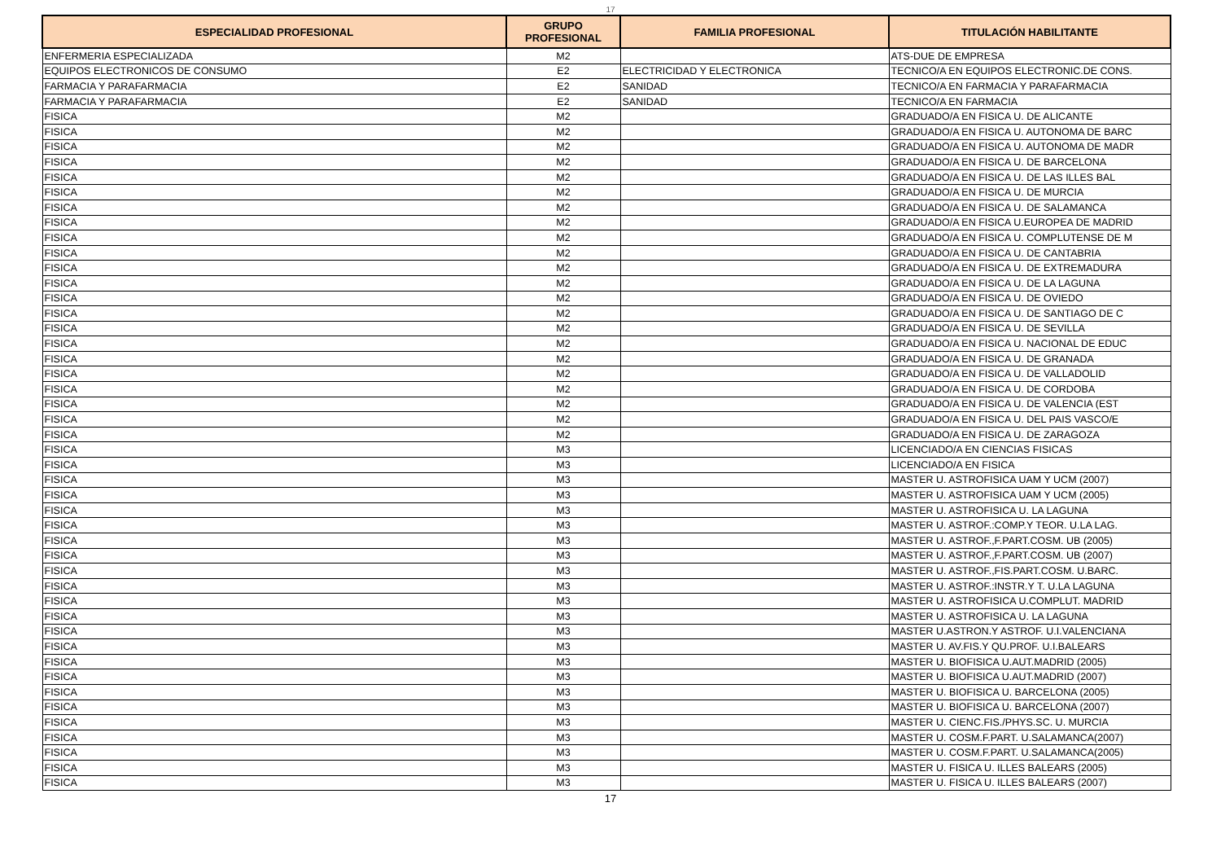17
| ESPECIALIDAD PROFESIONAL | GRUPO PROFESIONAL | FAMILIA PROFESIONAL | TITULACIÓN HABILITANTE |
| --- | --- | --- | --- |
| ENFERMERIA ESPECIALIZADA | M2 | | ATS-DUE DE EMPRESA |
| EQUIPOS ELECTRONICOS DE CONSUMO | E2 | ELECTRICIDAD Y ELECTRONICA | TECNICO/A EN EQUIPOS ELECTRONIC.DE CONS. |
| FARMACIA Y PARAFARMACIA | E2 | SANIDAD | TECNICO/A EN FARMACIA Y PARAFARMACIA |
| FARMACIA Y PARAFARMACIA | E2 | SANIDAD | TECNICO/A EN FARMACIA |
| FISICA | M2 | | GRADUADO/A EN FISICA U. DE ALICANTE |
| FISICA | M2 | | GRADUADO/A EN FISICA U. AUTONOMA DE BARC |
| FISICA | M2 | | GRADUADO/A EN FISICA U. AUTONOMA DE MADR |
| FISICA | M2 | | GRADUADO/A EN FISICA U. DE BARCELONA |
| FISICA | M2 | | GRADUADO/A EN FISICA U. DE LAS ILLES BAL |
| FISICA | M2 | | GRADUADO/A EN FISICA U. DE MURCIA |
| FISICA | M2 | | GRADUADO/A EN FISICA U. DE SALAMANCA |
| FISICA | M2 | | GRADUADO/A EN FISICA U.EUROPEA DE MADRID |
| FISICA | M2 | | GRADUADO/A EN FISICA U. COMPLUTENSE DE M |
| FISICA | M2 | | GRADUADO/A EN FISICA U. DE CANTABRIA |
| FISICA | M2 | | GRADUADO/A EN FISICA U. DE EXTREMADURA |
| FISICA | M2 | | GRADUADO/A EN FISICA U. DE LA LAGUNA |
| FISICA | M2 | | GRADUADO/A EN FISICA U. DE OVIEDO |
| FISICA | M2 | | GRADUADO/A EN FISICA U. DE SANTIAGO DE C |
| FISICA | M2 | | GRADUADO/A EN FISICA U. DE SEVILLA |
| FISICA | M2 | | GRADUADO/A EN FISICA U. NACIONAL DE EDUC |
| FISICA | M2 | | GRADUADO/A EN FISICA U. DE GRANADA |
| FISICA | M2 | | GRADUADO/A EN FISICA U. DE VALLADOLID |
| FISICA | M2 | | GRADUADO/A EN FISICA U. DE CORDOBA |
| FISICA | M2 | | GRADUADO/A EN FISICA U. DE VALENCIA (EST |
| FISICA | M2 | | GRADUADO/A EN FISICA U. DEL PAIS VASCO/E |
| FISICA | M2 | | GRADUADO/A EN FISICA U. DE ZARAGOZA |
| FISICA | M3 | | LICENCIADO/A EN CIENCIAS FISICAS |
| FISICA | M3 | | LICENCIADO/A EN FISICA |
| FISICA | M3 | | MASTER U. ASTROFISICA UAM Y UCM (2007) |
| FISICA | M3 | | MASTER U. ASTROFISICA UAM Y UCM (2005) |
| FISICA | M3 | | MASTER U. ASTROFISICA U. LA LAGUNA |
| FISICA | M3 | | MASTER U. ASTROF.:COMP.Y TEOR. U.LA LAG. |
| FISICA | M3 | | MASTER U. ASTROF.,F.PART.COSM. UB (2005) |
| FISICA | M3 | | MASTER U. ASTROF.,F.PART.COSM. UB (2007) |
| FISICA | M3 | | MASTER U. ASTROF.,FIS.PART.COSM. U.BARC. |
| FISICA | M3 | | MASTER U. ASTROF.:INSTR.Y T. U.LA LAGUNA |
| FISICA | M3 | | MASTER U. ASTROFISICA U.COMPLUT. MADRID |
| FISICA | M3 | | MASTER U. ASTROFISICA U. LA LAGUNA |
| FISICA | M3 | | MASTER U.ASTRON.Y ASTROF. U.I.VALENCIANA |
| FISICA | M3 | | MASTER U. AV.FIS.Y QU.PROF. U.I.BALEARS |
| FISICA | M3 | | MASTER U. BIOFISICA U.AUT.MADRID (2005) |
| FISICA | M3 | | MASTER U. BIOFISICA U.AUT.MADRID (2007) |
| FISICA | M3 | | MASTER U. BIOFISICA U. BARCELONA (2005) |
| FISICA | M3 | | MASTER U. BIOFISICA U. BARCELONA (2007) |
| FISICA | M3 | | MASTER U. CIENC.FIS./PHYS.SC. U. MURCIA |
| FISICA | M3 | | MASTER U. COSM.F.PART. U.SALAMANCA(2007) |
| FISICA | M3 | | MASTER U. COSM.F.PART. U.SALAMANCA(2005) |
| FISICA | M3 | | MASTER U. FISICA U. ILLES BALEARS (2005) |
| FISICA | M3 | | MASTER U. FISICA U. ILLES BALEARS (2007) |
17